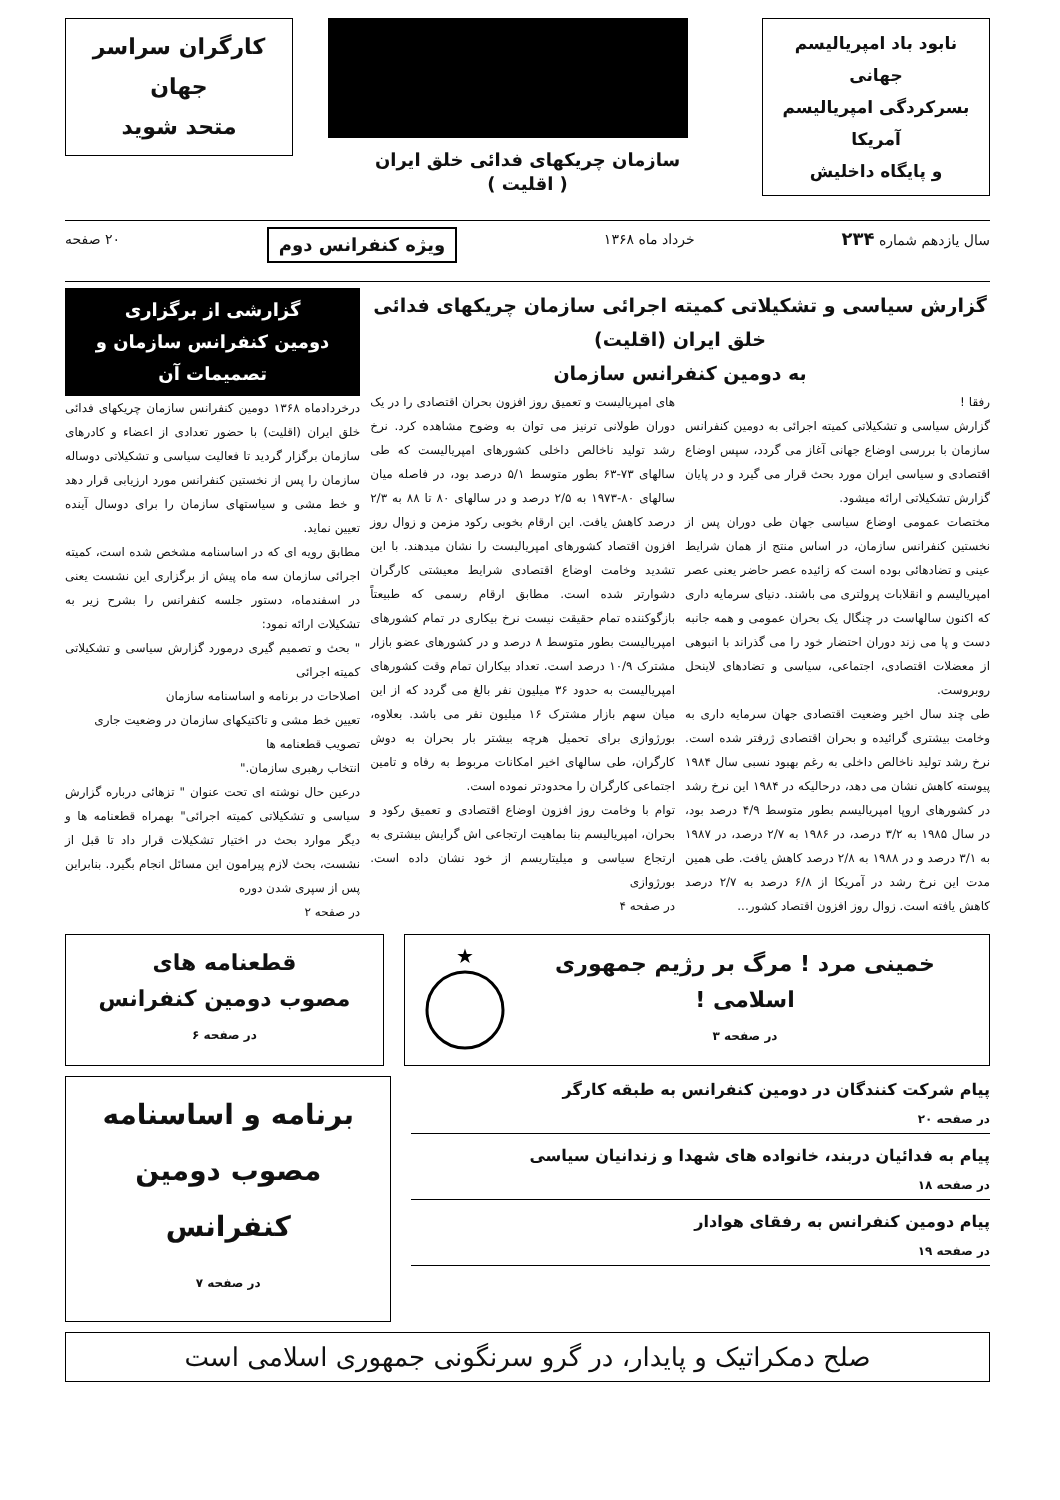نابود باد امپریالیسم جهانی
بسرکردگی امپریالیسم آمریکا
و پایگاه داخلیش
سازمان چریکهای فدائی خلق ایران
( اقلیت )
کارگران سراسر جهان
متحد شوید
سال یازدهم شماره ۲۳۴ خرداد ماه ۱۳۶۸ ویژه کنفرانس دوم ۲۰ صفحه
گزارش سیاسی و تشکیلاتی کمیته اجرائی سازمان چریکهای فدائی خلق ایران (اقلیت)
به دومین کنفرانس سازمان
رفقا !
گزارش سیاسی و تشکیلاتی کمیته اجرائی به دومین کنفرانس سازمان با بررسی اوضاع جهانی آغاز می گردد، سپس اوضاع اقتصادی و سیاسی ایران مورد بحث قرار می گیرد و در پایان گزارش تشکیلاتی ارائه میشود.
مختصات عمومی اوضاع سیاسی جهان طی دوران پس از نخستین کنفرانس سازمان، در اساس منتج از همان شرایط عینی و تضادهائی بوده است که زائیده عصر حاضر یعنی عصر امپریالیسم و انقلابات پرولتری می باشند. دنیای سرمایه داری که اکنون سالهاست در چنگال یک بحران عمومی و همه جانبه دست و پا می زند دوران احتضار خود را می گذراند با انبوهی از معضلات اقتصادی، اجتماعی، سیاسی و تضادهای لاینحل روبروست.
طی چند سال اخیر وضعیت اقتصادی جهان سرمایه داری به وخامت بیشتری گرائیده و بحران اقتصادی ژرفتر شده است. نرخ رشد تولید ناخالص داخلی به رغم بهبود نسبی سال ۱۹۸۴ پیوسته کاهش نشان می دهد، درحالیکه در ۱۹۸۴ این نرخ رشد در کشورهای اروپا امپریالیسم بطور متوسط ۴/۹ درصد بود، در سال ۱۹۸۵ به ۳/۲ درصد، در ۱۹۸۶ به ۲/۷ درصد، در ۱۹۸۷ به ۳/۱ درصد و در ۱۹۸۸ به ۲/۸ درصد کاهش یافت. طی همین مدت این نرخ رشد در آمریکا از ۶/۸ درصد به ۲/۷ درصد کاهش یافته است. زوال روز افزون اقتصاد کشور...
های امپریالیست و تعمیق روز افزون بحران اقتصادی را در یک دوران طولانی ترنیز می توان به وضوح مشاهده کرد. نرخ رشد تولید ناخالص داخلی کشورهای امپریالیست که طی سالهای ۷۳-۶۳ بطور متوسط ۵/۱ درصد بود، در فاصله میان سالهای ۸۰-۱۹۷۳ به ۲/۵ درصد و در سالهای ۸۰ تا ۸۸ به ۲/۳ درصد کاهش یافت. این ارقام بخوبی رکود مزمن و زوال روز افزون اقتصاد کشورهای امپریالیست را نشان میدهند. با این تشدید وخامت اوضاع اقتصادی شرایط معیشتی کارگران دشوارتر شده است. مطابق ارقام رسمی که طبیعتاً بازگوکننده تمام حقیقت نیست نرخ بیکاری در تمام کشورهای امپریالیست بطور متوسط ۸ درصد و در کشورهای عضو بازار مشترک ۱۰/۹ درصد است. تعداد بیکاران تمام وقت کشورهای امپریالیست به حدود ۳۶ میلیون نفر بالغ می گردد که از این میان سهم بازار مشترک ۱۶ میلیون نفر می باشد. بعلاوه، بورژوازی برای تحمیل هرچه بیشتر بار بحران به دوش کارگران، طی سالهای اخیر امکانات مربوط به رفاه و تامین اجتماعی کارگران را محدودتر نموده است.
توام با وخامت روز افزون اوضاع اقتصادی و تعمیق رکود و بحران، امپریالیسم بنا بماهیت ارتجاعی اش گرایش بیشتری به ارتجاع سیاسی و میلیتاریسم از خود نشان داده است. بورژوازی
در صفحه ۴
گزارشی از برگزاری
دومین کنفرانس سازمان و تصمیمات آن
درخردادماه ۱۳۶۸ دومین کنفرانس سازمان چریکهای فدائی خلق ایران (اقلیت) با حضور تعدادی از اعضاء و کادرهای سازمان برگزار گردید تا فعالیت سیاسی و تشکیلاتی دوساله سازمان را پس از نخستین کنفرانس مورد ارزیابی قرار دهد و خط مشی و سیاستهای سازمان را برای دوسال آینده تعیین نماید.
مطابق رویه ای که در اساسنامه مشخص شده است، کمیته اجرائی سازمان سه ماه پیش از برگزاری این نشست یعنی در اسفندماه، دستور جلسه کنفرانس را بشرح زیر به تشکیلات ارائه نمود:
" بحث و تصمیم گیری درمورد گزارش سیاسی و تشکیلاتی کمیته اجرائی
اصلاحات در برنامه و اساسنامه سازمان
تعیین خط مشی و تاکتیکهای سازمان در وضعیت جاری
تصویب قطعنامه ها
انتخاب رهبری سازمان."
درعین حال نوشته ای تحت عنوان " تزهائی درباره گزارش سیاسی و تشکیلاتی کمیته اجرائی" بهمراه قطعنامه ها و دیگر موارد بحث در اختیار تشکیلات قرار داد تا قبل از نشست، بحث لازم پیرامون این مسائل انجام بگیرد. بنابراین پس از سپری شدن دوره
در صفحه ۲
خمینی مرد ! مرگ بر رژیم جمهوری اسلامی !
در صفحه ۳
★
قطعنامه های
مصوب دومین کنفرانس
در صفحه ۶
پیام شرکت کنندگان در دومین کنفرانس به طبقه کارگر
در صفحه ۲۰
پیام به فدائیان دربند، خانواده های شهدا و زندانیان سیاسی
در صفحه ۱۸
پیام دومین کنفرانس به رفقای هوادار
در صفحه ۱۹
برنامه و اساسنامه
مصوب دومین کنفرانس
در صفحه ۷
صلح دمکراتیک و پایدار، در گرو سرنگونی جمهوری اسلامی است